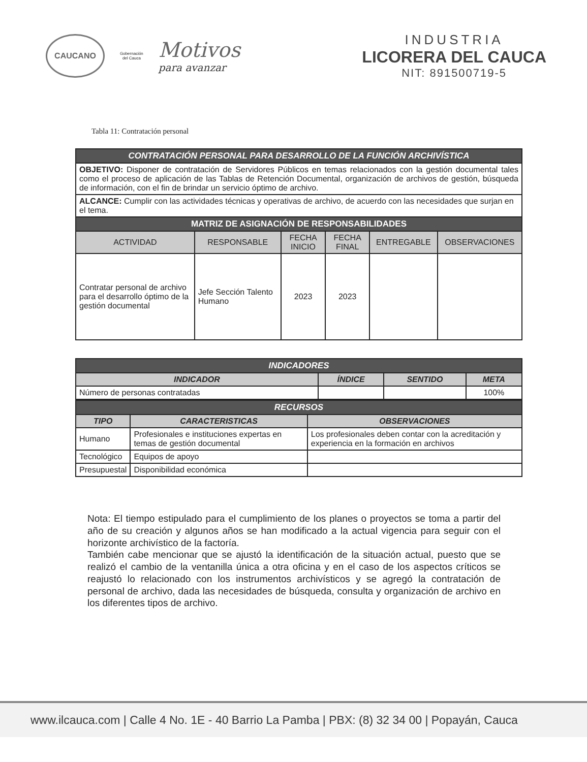CAUCANO
Gobernación
del Cauca
Motivos
para avanzar
INDUSTRIA
LICORERA DEL CAUCA
NIT: 891500719-5
Tabla 11: Contratación personal
| CONTRATACIÓN PERSONAL PARA DESARROLLO DE LA FUNCIÓN ARCHIVÍSTICA | | | | | |
| OBJETIVO: Disponer de contratación de Servidores Públicos en temas relacionados con la gestión documental tales como el proceso de aplicación de las Tablas de Retención Documental, organización de archivos de gestión, búsqueda de información, con el fin de brindar un servicio óptimo de archivo. | | | | | |
| ALCANCE: Cumplir con las actividades técnicas y operativas de archivo, de acuerdo con las necesidades que surjan en el tema. | | | | | |
| MATRIZ DE ASIGNACIÓN DE RESPONSABILIDADES | | | | | |
| ACTIVIDAD | RESPONSABLE | FECHA INICIO | FECHA FINAL | ENTREGABLE | OBSERVACIONES |
| Contratar personal de archivo para el desarrollo óptimo de la gestión documental | Jefe Sección Talento Humano | 2023 | 2023 | | |
| INDICADORES | | | |
| INDICADOR | ÍNDICE | SENTIDO | META |
| Número de personas contratadas | | | 100% |
| RECURSOS | | |
| TIPO | CARACTERISTICAS | OBSERVACIONES |
| Humano | Profesionales e instituciones expertas en temas de gestión documental | Los profesionales deben contar con la acreditación y experiencia en la formación en archivos |
| Tecnológico | Equipos de apoyo | |
| Presupuestal | Disponibilidad económica | |
Nota: El tiempo estipulado para el cumplimiento de los planes o proyectos se toma a partir del año de su creación y algunos años se han modificado a la actual vigencia para seguir con el horizonte archivístico de la factoría.
También cabe mencionar que se ajustó la identificación de la situación actual, puesto que se realizó el cambio de la ventanilla única a otra oficina y en el caso de los aspectos críticos se reajustó lo relacionado con los instrumentos archivísticos y se agregó la contratación de personal de archivo, dada las necesidades de búsqueda, consulta y organización de archivo en los diferentes tipos de archivo.
www.ilcauca.com | Calle 4 No. 1E - 40 Barrio La Pamba | PBX: (8) 32 34 00 | Popayán, Cauca